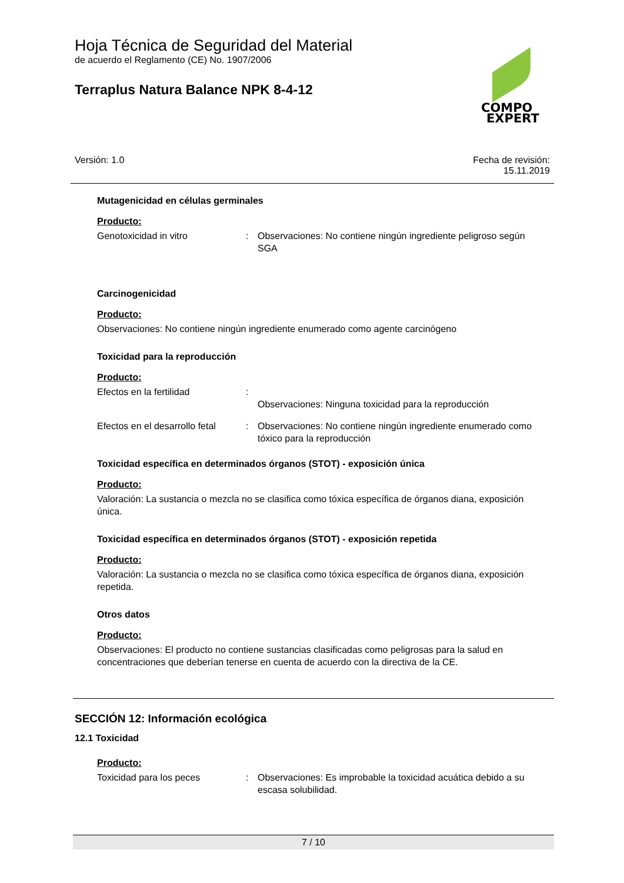Hoja Técnica de Seguridad del Material
de acuerdo el Reglamento (CE) No. 1907/2006
Terraplus Natura Balance NPK 8-4-12
COMPO
EXPERT
Versión: 1.0 Fecha de revisión:
15.11.2019
Mutagenicidad en células germinales
Producto:
Genotoxicidad in vitro : Observaciones: No contiene ningún ingrediente peligroso según SGA
Carcinogenicidad
Producto:
Observaciones: No contiene ningún ingrediente enumerado como agente carcinógeno
Toxicidad para la reproducción
Producto:
Efectos en la fertilidad :
Observaciones: Ninguna toxicidad para la reproducción
Efectos en el desarrollo fetal
: Observaciones: No contiene ningún ingrediente enumerado como tóxico para la reproducción
Toxicidad específica en determinados órganos (STOT) - exposición única
Producto:
Valoración: La sustancia o mezcla no se clasifica como tóxica específica de órganos diana, exposición única.
Toxicidad específica en determinados órganos (STOT) - exposición repetida
Producto:
Valoración: La sustancia o mezcla no se clasifica como tóxica específica de órganos diana, exposición repetida.
Otros datos
Producto:
Observaciones: El producto no contiene sustancias clasificadas como peligrosas para la salud en concentraciones que deberían tenerse en cuenta de acuerdo con la directiva de la CE.
SECCIÓN 12: Información ecológica
12.1 Toxicidad
Producto:
Toxicidad para los peces : Observaciones: Es improbable la toxicidad acuática debido a su escasa solubilidad.
7 / 10